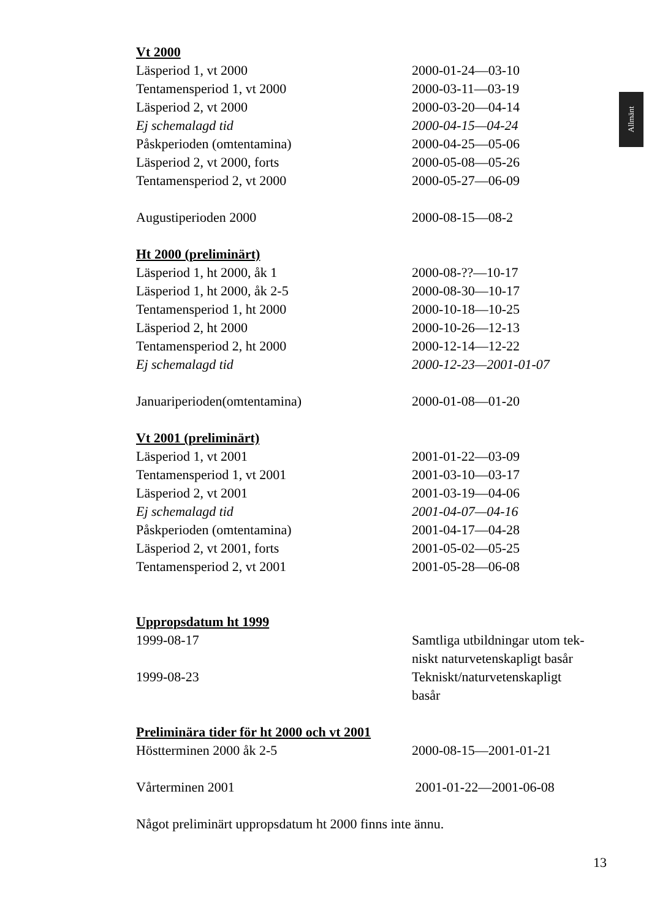Allmänt
Vt 2000
| Läsperiod 1, vt 2000 | 2000-01-24—03-10 |
| Tentamensperiod 1, vt 2000 | 2000-03-11—03-19 |
| Läsperiod 2, vt 2000 | 2000-03-20—04-14 |
| Ej schemalagd tid | 2000-04-15—04-24 |
| Påskperioden (omtentamina) | 2000-04-25—05-06 |
| Läsperiod 2, vt 2000, forts | 2000-05-08—05-26 |
| Tentamensperiod 2, vt 2000 | 2000-05-27—06-09 |
| Augustiperioden 2000 | 2000-08-15—08-2 |
Ht 2000 (preliminärt)
| Läsperiod 1, ht 2000, åk 1 | 2000-08-??—10-17 |
| Läsperiod 1, ht 2000, åk 2-5 | 2000-08-30—10-17 |
| Tentamensperiod 1, ht 2000 | 2000-10-18—10-25 |
| Läsperiod 2, ht 2000 | 2000-10-26—12-13 |
| Tentamensperiod 2, ht 2000 | 2000-12-14—12-22 |
| Ej schemalagd tid | 2000-12-23—2001-01-07 |
| Januariperioden(omtentamina) | 2000-01-08—01-20 |
Vt 2001 (preliminärt)
| Läsperiod 1, vt 2001 | 2001-01-22—03-09 |
| Tentamensperiod 1, vt 2001 | 2001-03-10—03-17 |
| Läsperiod 2, vt 2001 | 2001-03-19—04-06 |
| Ej schemalagd tid | 2001-04-07—04-16 |
| Påskperioden (omtentamina) | 2001-04-17—04-28 |
| Läsperiod 2, vt 2001, forts | 2001-05-02—05-25 |
| Tentamensperiod 2, vt 2001 | 2001-05-28—06-08 |
Uppropsdatum ht 1999
| 1999-08-17 | Samtliga utbildningar utom tek- niskt naturvetenskapligt basår |
| 1999-08-23 | Tekniskt/naturvetenskapligt basår |
Preliminära tider för ht 2000 och vt 2001
| Höstterminen 2000 åk 2-5 | 2000-08-15—2001-01-21 |
| Vårterminen 2001 | 2001-01-22—2001-06-08 |
Något preliminärt uppropsdatum ht 2000 finns inte ännu.
13